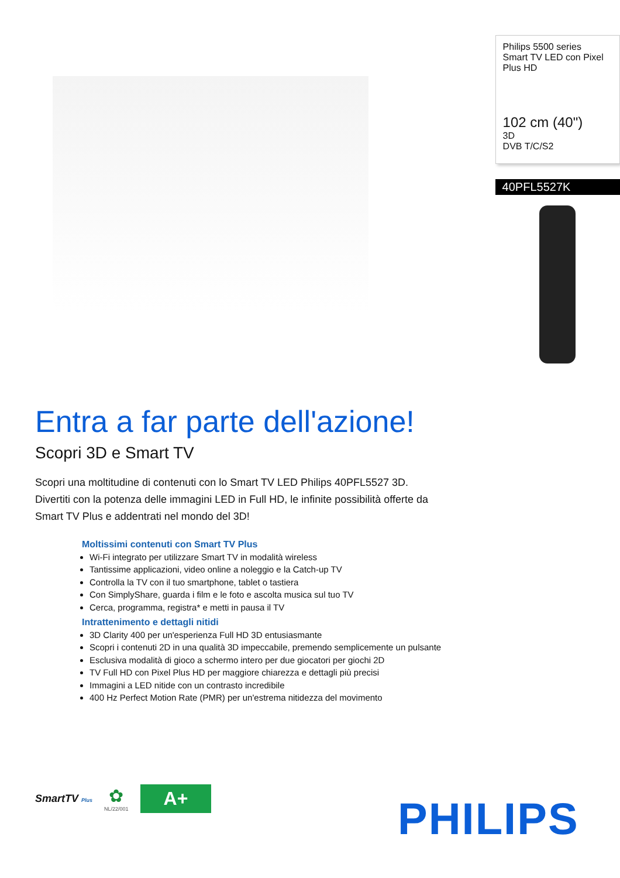Philips 5500 series
Smart TV LED con Pixel Plus HD
102 cm (40")
3D
DVB T/C/S2
40PFL5527K
Entra a far parte dell'azione!
Scopri 3D e Smart TV
Scopri una moltitudine di contenuti con lo Smart TV LED Philips 40PFL5527 3D. Divertiti con la potenza delle immagini LED in Full HD, le infinite possibilità offerte da Smart TV Plus e addentrati nel mondo del 3D!
Moltissimi contenuti con Smart TV Plus
Wi-Fi integrato per utilizzare Smart TV in modalità wireless
Tantissime applicazioni, video online a noleggio e la Catch-up TV
Controlla la TV con il tuo smartphone, tablet o tastiera
Con SimplyShare, guarda i film e le foto e ascolta musica sul tuo TV
Cerca, programma, registra* e metti in pausa il TV
Intrattenimento e dettagli nitidi
3D Clarity 400 per un'esperienza Full HD 3D entusiasmante
Scopri i contenuti 2D in una qualità 3D impeccabile, premendo semplicemente un pulsante
Esclusiva modalità di gioco a schermo intero per due giocatori per giochi 2D
TV Full HD con Pixel Plus HD per maggiore chiarezza e dettagli più precisi
Immagini a LED nitide con un contrasto incredibile
400 Hz Perfect Motion Rate (PMR) per un'estrema nitidezza del movimento
SmartTV Plus
✿
NL/22/001
A+
PHILIPS